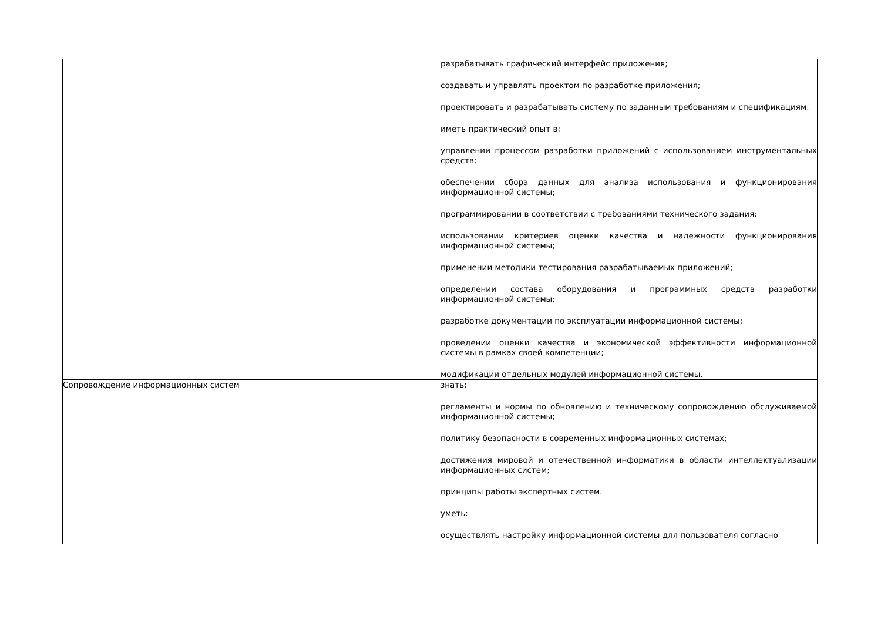| | разрабатывать графический интерфейс приложения; создавать и управлять проектом по разработке приложения; проектировать и разрабатывать систему по заданным требованиям и спецификациям. иметь практический опыт в: управлении процессом разработки приложений с использованием инструментальных средств; обеспечении сбора данных для анализа использования и функционирования информационной системы; программировании в соответствии с требованиями технического задания; использовании критериев оценки качества и надежности функционирования информационной системы; применении методики тестирования разрабатываемых приложений; определении состава оборудования и программных средств разработки информационной системы; разработке документации по эксплуатации информационной системы; проведении оценки качества и экономической эффективности информационной системы в рамках своей компетенции; модификации отдельных модулей информационной системы. |
| Сопровождение информационных систем | знать: регламенты и нормы по обновлению и техническому сопровождению обслуживаемой информационной системы; политику безопасности в современных информационных системах; достижения мировой и отечественной информатики в области интеллектуализации информационных систем; принципы работы экспертных систем. уметь: осуществлять настройку информационной системы для пользователя согласно |